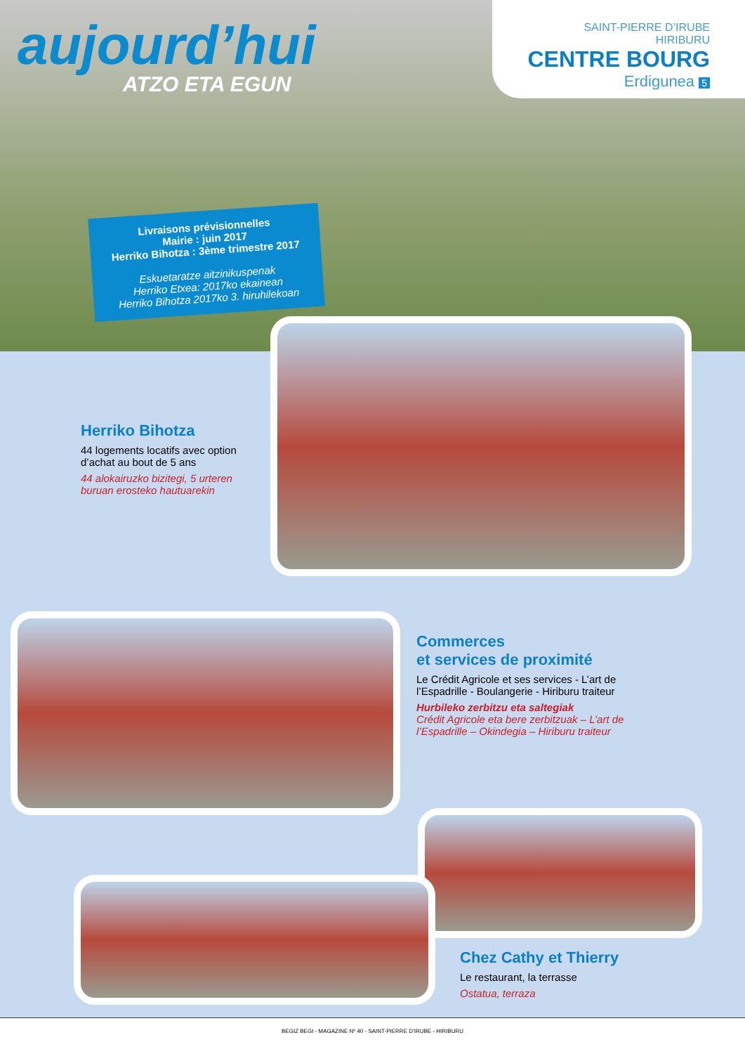aujourd’hui
ATZO ETA EGUN
SAINT-PIERRE D’IRUBE
HIRIBURU
CENTRE BOURG
Erdigunea 5
Livraisons prévisionnelles
Mairie : juin 2017
Herriko Bihotza : 3ème trimestre 2017
Eskuetaratze aitzinikuspenak
Herriko Etxea: 2017ko ekainean
Herriko Bihotza 2017ko 3. hiruhilekoan
Herriko Bihotza
44 logements locatifs avec option d’achat au bout de 5 ans
44 alokairuzko bizitegi, 5 urteren buruan erosteko hautuarekin
Commerces
et services de proximité
Le Crédit Agricole et ses services - L’art de l’Espadrille - Boulangerie - Hiriburu traiteur
Hurbileko zerbitzu eta saltegiak
Crédit Agricole eta bere zerbitzuak – L’art de l’Espadrille – Okindegia – Hiriburu traiteur
Chez Cathy et Thierry
Le restaurant, la terrasse
Ostatua, terraza
BEGIZ BEGI - MAGAZINE Nº 40 - SAINT-PIERRE D’IRUBE - HIRIBURU